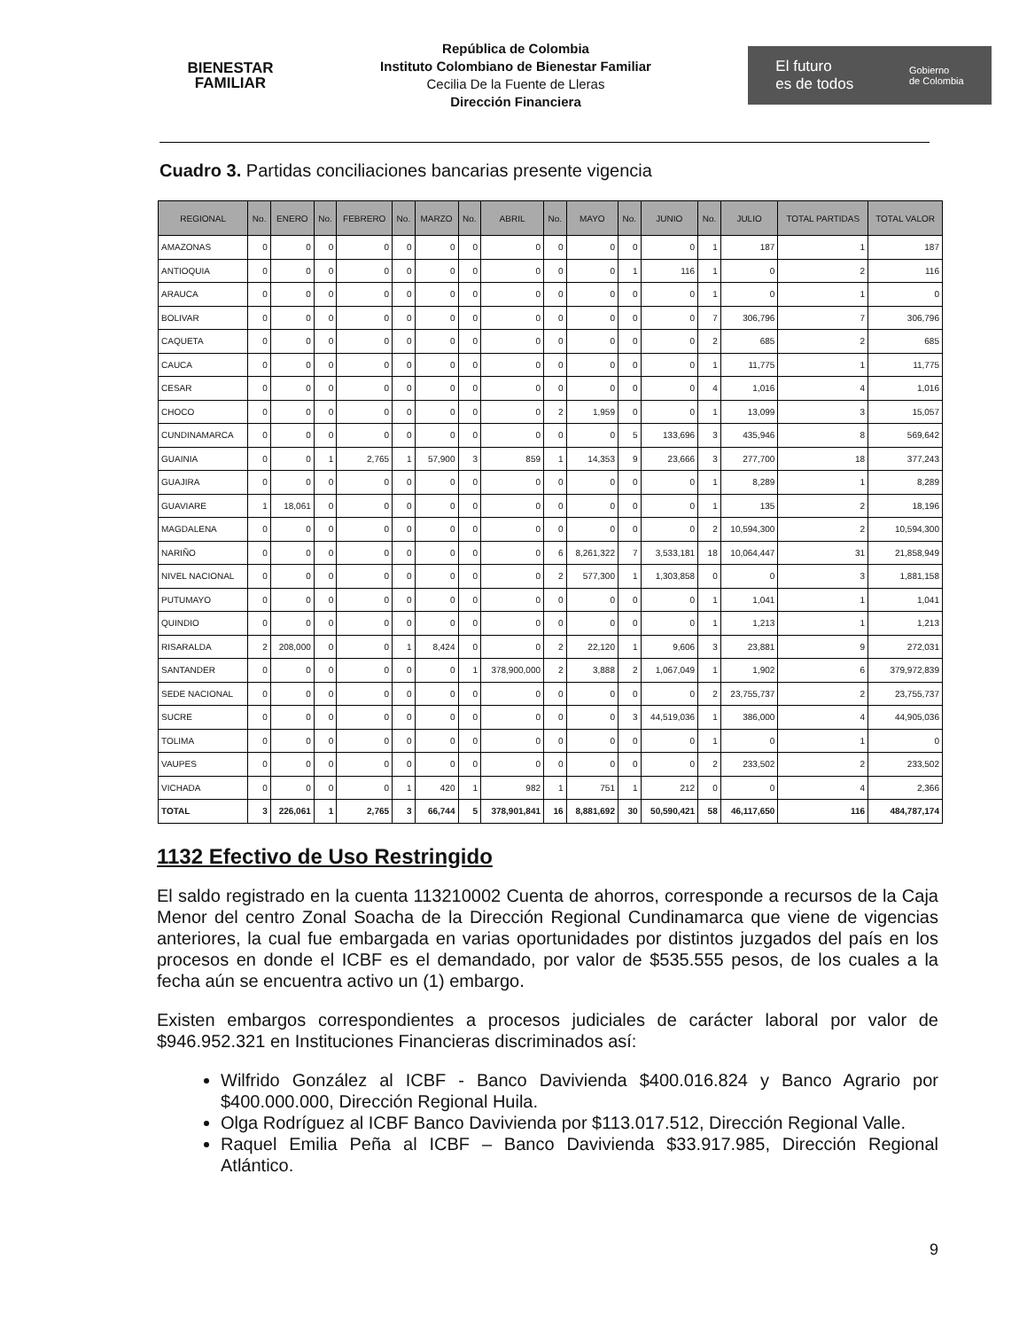BIENESTAR
FAMILIAR
República de Colombia
Instituto Colombiano de Bienestar Familiar
Cecilia De la Fuente de Lleras
Dirección Financiera
El futuro
es de todos Gobierno
de Colombia
Cuadro 3. Partidas conciliaciones bancarias presente vigencia
| REGIONAL | No. | ENERO | No. | FEBRERO | No. | MARZO | No. | ABRIL | No. | MAYO | No. | JUNIO | No. | JULIO | TOTAL PARTIDAS | TOTAL VALOR |
| --- | --- | --- | --- | --- | --- | --- | --- | --- | --- | --- | --- | --- | --- | --- | --- | --- |
| AMAZONAS | 0 | 0 | 0 | 0 | 0 | 0 | 0 | 0 | 0 | 0 | 0 | 0 | 1 | 187 | 1 | 187 |
| ANTIOQUIA | 0 | 0 | 0 | 0 | 0 | 0 | 0 | 0 | 0 | 0 | 1 | 116 | 1 | 0 | 2 | 116 |
| ARAUCA | 0 | 0 | 0 | 0 | 0 | 0 | 0 | 0 | 0 | 0 | 0 | 0 | 1 | 0 | 1 | 0 |
| BOLIVAR | 0 | 0 | 0 | 0 | 0 | 0 | 0 | 0 | 0 | 0 | 0 | 0 | 7 | 306,796 | 7 | 306,796 |
| CAQUETA | 0 | 0 | 0 | 0 | 0 | 0 | 0 | 0 | 0 | 0 | 0 | 0 | 2 | 685 | 2 | 685 |
| CAUCA | 0 | 0 | 0 | 0 | 0 | 0 | 0 | 0 | 0 | 0 | 0 | 0 | 1 | 11,775 | 1 | 11,775 |
| CESAR | 0 | 0 | 0 | 0 | 0 | 0 | 0 | 0 | 0 | 0 | 0 | 0 | 4 | 1,016 | 4 | 1,016 |
| CHOCO | 0 | 0 | 0 | 0 | 0 | 0 | 0 | 0 | 2 | 1,959 | 0 | 0 | 1 | 13,099 | 3 | 15,057 |
| CUNDINAMARCA | 0 | 0 | 0 | 0 | 0 | 0 | 0 | 0 | 0 | 0 | 5 | 133,696 | 3 | 435,946 | 8 | 569,642 |
| GUAINIA | 0 | 0 | 1 | 2,765 | 1 | 57,900 | 3 | 859 | 1 | 14,353 | 9 | 23,666 | 3 | 277,700 | 18 | 377,243 |
| GUAJIRA | 0 | 0 | 0 | 0 | 0 | 0 | 0 | 0 | 0 | 0 | 0 | 0 | 1 | 8,289 | 1 | 8,289 |
| GUAVIARE | 1 | 18,061 | 0 | 0 | 0 | 0 | 0 | 0 | 0 | 0 | 0 | 0 | 1 | 135 | 2 | 18,196 |
| MAGDALENA | 0 | 0 | 0 | 0 | 0 | 0 | 0 | 0 | 0 | 0 | 0 | 0 | 2 | 10,594,300 | 2 | 10,594,300 |
| NARIÑO | 0 | 0 | 0 | 0 | 0 | 0 | 0 | 0 | 6 | 8,261,322 | 7 | 3,533,181 | 18 | 10,064,447 | 31 | 21,858,949 |
| NIVEL NACIONAL | 0 | 0 | 0 | 0 | 0 | 0 | 0 | 0 | 2 | 577,300 | 1 | 1,303,858 | 0 | 0 | 3 | 1,881,158 |
| PUTUMAYO | 0 | 0 | 0 | 0 | 0 | 0 | 0 | 0 | 0 | 0 | 0 | 0 | 1 | 1,041 | 1 | 1,041 |
| QUINDIO | 0 | 0 | 0 | 0 | 0 | 0 | 0 | 0 | 0 | 0 | 0 | 0 | 1 | 1,213 | 1 | 1,213 |
| RISARALDA | 2 | 208,000 | 0 | 0 | 1 | 8,424 | 0 | 0 | 2 | 22,120 | 1 | 9,606 | 3 | 23,881 | 9 | 272,031 |
| SANTANDER | 0 | 0 | 0 | 0 | 0 | 0 | 1 | 378,900,000 | 2 | 3,888 | 2 | 1,067,049 | 1 | 1,902 | 6 | 379,972,839 |
| SEDE NACIONAL | 0 | 0 | 0 | 0 | 0 | 0 | 0 | 0 | 0 | 0 | 0 | 0 | 2 | 23,755,737 | 2 | 23,755,737 |
| SUCRE | 0 | 0 | 0 | 0 | 0 | 0 | 0 | 0 | 0 | 0 | 3 | 44,519,036 | 1 | 386,000 | 4 | 44,905,036 |
| TOLIMA | 0 | 0 | 0 | 0 | 0 | 0 | 0 | 0 | 0 | 0 | 0 | 0 | 1 | 0 | 1 | 0 |
| VAUPES | 0 | 0 | 0 | 0 | 0 | 0 | 0 | 0 | 0 | 0 | 0 | 0 | 2 | 233,502 | 2 | 233,502 |
| VICHADA | 0 | 0 | 0 | 0 | 1 | 420 | 1 | 982 | 1 | 751 | 1 | 212 | 0 | 0 | 4 | 2,366 |
| TOTAL | 3 | 226,061 | 1 | 2,765 | 3 | 66,744 | 5 | 378,901,841 | 16 | 8,881,692 | 30 | 50,590,421 | 58 | 46,117,650 | 116 | 484,787,174 |
1132 Efectivo de Uso Restringido
El saldo registrado en la cuenta 113210002 Cuenta de ahorros, corresponde a recursos de la Caja Menor del centro Zonal Soacha de la Dirección Regional Cundinamarca que viene de vigencias anteriores, la cual fue embargada en varias oportunidades por distintos juzgados del país en los procesos en donde el ICBF es el demandado, por valor de $535.555 pesos, de los cuales a la fecha aún se encuentra activo un (1) embargo.
Existen embargos correspondientes a procesos judiciales de carácter laboral por valor de $946.952.321 en Instituciones Financieras discriminados así:
Wilfrido González al ICBF - Banco Davivienda $400.016.824 y Banco Agrario por $400.000.000, Dirección Regional Huila.
Olga Rodríguez al ICBF Banco Davivienda por $113.017.512, Dirección Regional Valle.
Raquel Emilia Peña al ICBF – Banco Davivienda $33.917.985, Dirección Regional Atlántico.
9